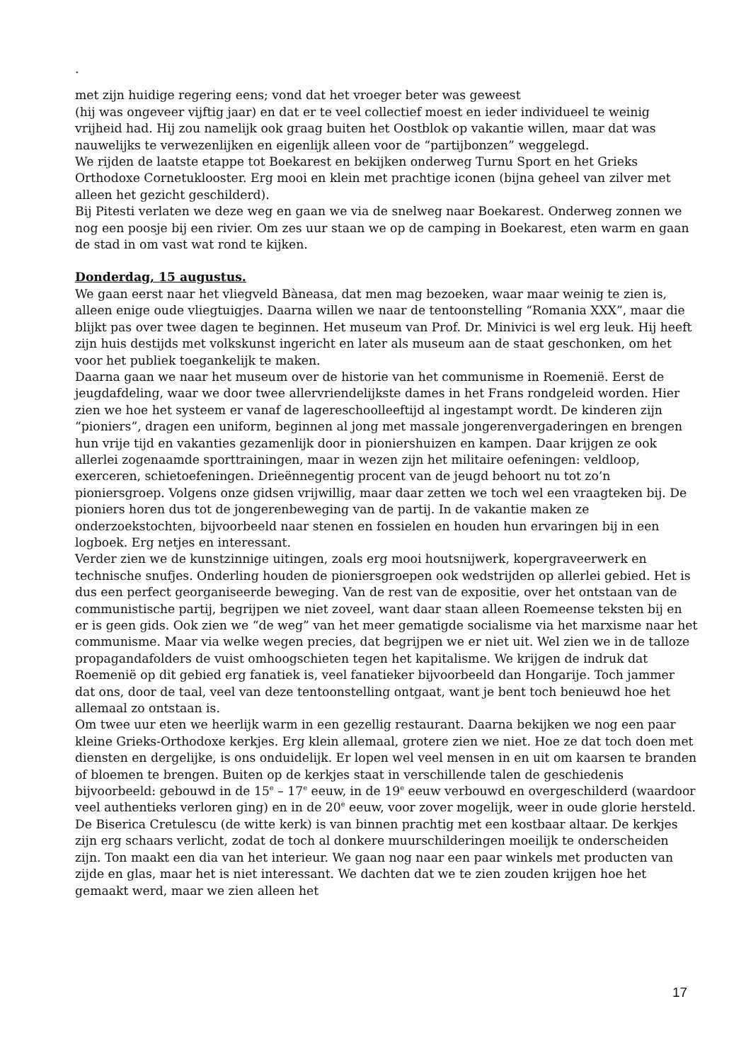.
met zijn huidige regering eens; vond dat het vroeger beter was geweest
(hij was ongeveer vijftig jaar) en dat er te veel collectief moest en ieder individueel te weinig vrijheid had. Hij zou namelijk ook graag buiten het Oostblok op vakantie willen, maar dat was nauwelijks te verwezenlijken en eigenlijk alleen voor de “partijbonzen” weggelegd.
We rijden de laatste etappe tot Boekarest en bekijken onderweg Turnu Sport en het Grieks Orthodoxe Cornetuklooster. Erg mooi en klein met prachtige iconen (bijna geheel van zilver met alleen het gezicht geschilderd).
Bij Pitesti verlaten we deze weg en gaan we via de snelweg naar Boekarest. Onderweg zonnen we nog een poosje bij een rivier. Om zes uur staan we op de camping in Boekarest, eten warm en gaan de stad in om vast wat rond te kijken.
Donderdag, 15 augustus.
We gaan eerst naar het vliegveld Bàneasa, dat men mag bezoeken, waar maar weinig te zien is, alleen enige oude vliegtuigjes. Daarna willen we naar de tentoonstelling “Romania XXX”, maar die blijkt pas over twee dagen te beginnen. Het museum van Prof. Dr. Minivici is wel erg leuk. Hij heeft zijn huis destijds met volkskunst ingericht en later als museum aan de staat geschonken, om het voor het publiek toegankelijk te maken.
Daarna gaan we naar het museum over de historie van het communisme in Roemenië. Eerst de jeugdafdeling, waar we door twee allervriendelijkste dames in het Frans rondgeleid worden. Hier zien we hoe het systeem er vanaf de lagereschoolleeftijd al ingestampt wordt. De kinderen zijn “pioniers”, dragen een uniform, beginnen al jong met massale jongerenvergaderingen en brengen hun vrije tijd en vakanties gezamenlijk door in pioniershuizen en kampen. Daar krijgen ze ook allerlei zogenaamde sporttrainingen, maar in wezen zijn het militaire oefeningen: veldloop, exerceren, schietoefeningen. Drieënnegentig procent van de jeugd behoort nu tot zo’n pioniersgroep. Volgens onze gidsen vrijwillig, maar daar zetten we toch wel een vraagteken bij. De pioniers horen dus tot de jongerenbeweging van de partij. In de vakantie maken ze onderzoekstochten, bijvoorbeeld naar stenen en fossielen en houden hun ervaringen bij in een logboek. Erg netjes en interessant.
Verder zien we de kunstzinnige uitingen, zoals erg mooi houtsnijwerk, kopergraveerwerk en technische snufjes. Onderling houden de pioniersgroepen ook wedstrijden op allerlei gebied. Het is dus een perfect georganiseerde beweging. Van de rest van de expositie, over het ontstaan van de communistische partij, begrijpen we niet zoveel, want daar staan alleen Roemeense teksten bij en er is geen gids. Ook zien we “de weg” van het meer gematigde socialisme via het marxisme naar het communisme. Maar via welke wegen precies, dat begrijpen we er niet uit. Wel zien we in de talloze propagandafolders de vuist omhoogschieten tegen het kapitalisme. We krijgen de indruk dat Roemenië op dit gebied erg fanatiek is, veel fanatieker bijvoorbeeld dan Hongarije. Toch jammer dat ons, door de taal, veel van deze tentoonstelling ontgaat, want je bent toch benieuwd hoe het allemaal zo ontstaan is.
Om twee uur eten we heerlijk warm in een gezellig restaurant. Daarna bekijken we nog een paar kleine Grieks-Orthodoxe kerkjes. Erg klein allemaal, grotere zien we niet. Hoe ze dat toch doen met diensten en dergelijke, is ons onduidelijk. Er lopen wel veel mensen in en uit om kaarsen te branden of bloemen te brengen. Buiten op de kerkjes staat in verschillende talen de geschiedenis bijvoorbeeld: gebouwd in de 15<sup>e</sup> – 17<sup>e</sup> eeuw, in de 19<sup>e</sup> eeuw verbouwd en overgeschilderd (waardoor veel authentieks verloren ging) en in de 20<sup>e</sup> eeuw, voor zover mogelijk, weer in oude glorie hersteld. De Biserica Cretulescu (de witte kerk) is van binnen prachtig met een kostbaar altaar. De kerkjes zijn erg schaars verlicht, zodat de toch al donkere muurschilderingen moeilijk te onderscheiden zijn. Ton maakt een dia van het interieur. We gaan nog naar een paar winkels met producten van zijde en glas, maar het is niet interessant. We dachten dat we te zien zouden krijgen hoe het gemaakt werd, maar we zien alleen het
17